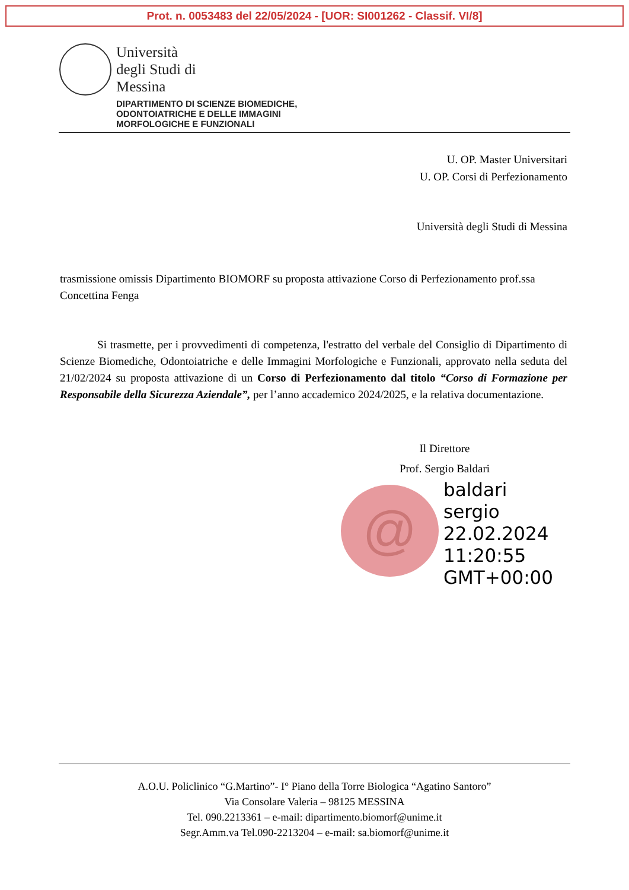Prot. n. 0053483 del 22/05/2024 - [UOR: SI001262 - Classif. VI/8]
Università
degli Studi di
Messina
DIPARTIMENTO DI SCIENZE BIOMEDICHE,
ODONTOIATRICHE E DELLE IMMAGINI
MORFOLOGICHE E FUNZIONALI
U. OP. Master Universitari
U. OP. Corsi di Perfezionamento
Università degli Studi di Messina
trasmissione omissis Dipartimento BIOMORF su proposta attivazione Corso di Perfezionamento prof.ssa Concettina Fenga
Si trasmette, per i provvedimenti di competenza, l'estratto del verbale del Consiglio di Dipartimento di Scienze Biomediche, Odontoiatriche e delle Immagini Morfologiche e Funzionali, approvato nella seduta del 21/02/2024 su proposta attivazione di un Corso di Perfezionamento dal titolo “Corso di Formazione per Responsabile della Sicurezza Aziendale”, per l’anno accademico 2024/2025, e la relativa documentazione.
Il Direttore
Prof. Sergio Baldari
@
baldari
sergio
22.02.2024
11:20:55
GMT+00:00
A.O.U. Policlinico “G.Martino”- I° Piano della Torre Biologica “Agatino Santoro”
Via Consolare Valeria – 98125 MESSINA
Tel. 090.2213361 – e-mail: dipartimento.biomorf@unime.it
Segr.Amm.va Tel.090-2213204 – e-mail: sa.biomorf@unime.it